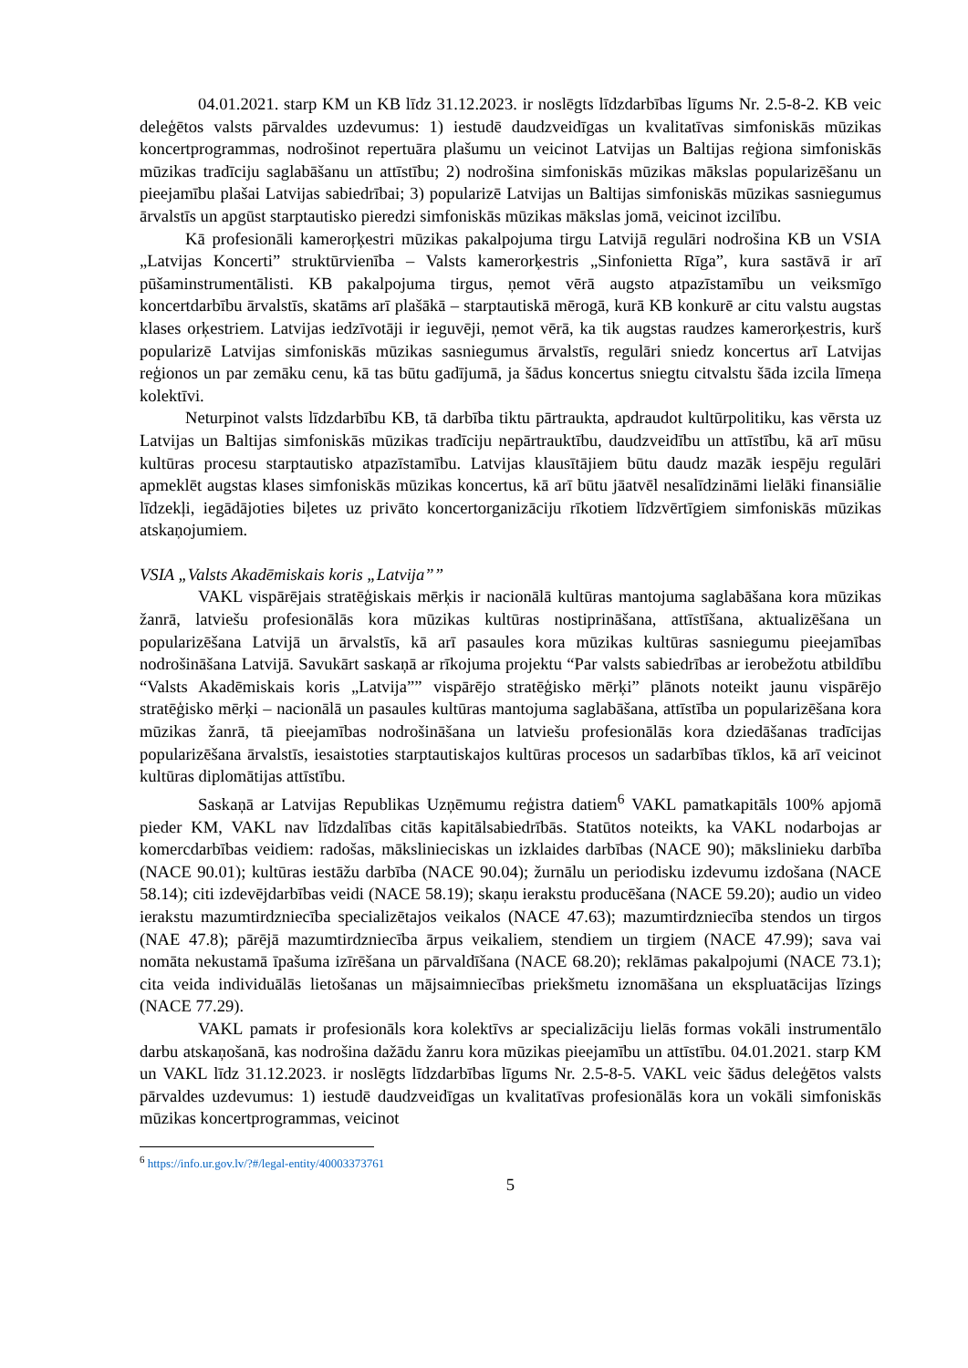04.01.2021. starp KM un KB līdz 31.12.2023. ir noslēgts līdzdarbības līgums Nr. 2.5-8-2. KB veic deleģētos valsts pārvaldes uzdevumus: 1) iestudē daudzveidīgas un kvalitatīvas simfoniskās mūzikas koncertprogrammas, nodrošinot repertuāra plašumu un veicinot Latvijas un Baltijas reģiona simfoniskās mūzikas tradīciju saglabāšanu un attīstību; 2) nodrošina simfoniskās mūzikas mākslas popularizēšanu un pieejamību plašai Latvijas sabiedrībai; 3) popularizē Latvijas un Baltijas simfoniskās mūzikas sasniegumus ārvalstīs un apgūst starptautisko pieredzi simfoniskās mūzikas mākslas jomā, veicinot izcilību.
Kā profesionāli kameroŗķestri mūzikas pakalpojuma tirgu Latvijā regulāri nodrošina KB un VSIA „Latvijas Koncerti” struktūrvienība – Valsts kamerorķestris „Sinfonietta Rīga”, kura sastāvā ir arī pūšaminstrumentālisti. KB pakalpojuma tirgus, ņemot vērā augsto atpazīstamību un veiksmīgo koncertdarbību ārvalstīs, skatāms arī plašākā – starptautiskā mērogā, kurā KB konkurē ar citu valstu augstas klases orķestriem. Latvijas iedzīvotāji ir ieguvēji, ņemot vērā, ka tik augstas raudzes kamerorķestris, kurš popularizē Latvijas simfoniskās mūzikas sasniegumus ārvalstīs, regulāri sniedz koncertus arī Latvijas reģionos un par zemāku cenu, kā tas būtu gadījumā, ja šādus koncertus sniegtu citvalstu šāda izcila līmeņa kolektīvi.
Neturpinot valsts līdzdarbību KB, tā darbība tiktu pārtraukta, apdraudot kultūrpolitiku, kas vērsta uz Latvijas un Baltijas simfoniskās mūzikas tradīciju nepārtrauktību, daudzveidību un attīstību, kā arī mūsu kultūras procesu starptautisko atpazīstamību. Latvijas klausītājiem būtu daudz mazāk iespēju regulāri apmeklēt augstas klases simfoniskās mūzikas koncertus, kā arī būtu jāatvēl nesalīdzināmi lielāki finansiālie līdzekļi, iegādājoties biļetes uz privāto koncertorganizāciju rīkotiem līdzvērtīgiem simfoniskās mūzikas atskaņojumiem.
VSIA „Valsts Akadēmiskais koris „Latvija””
VAKL vispārējais stratēģiskais mērķis ir nacionālā kultūras mantojuma saglabāšana kora mūzikas žanrā, latviešu profesionālās kora mūzikas kultūras nostiprināšana, attīstīšana, aktualizēšana un popularizēšana Latvijā un ārvalstīs, kā arī pasaules kora mūzikas kultūras sasniegumu pieejamības nodrošināšana Latvijā. Savukārt saskaņā ar rīkojuma projektu “Par valsts sabiedrības ar ierobežotu atbildību “Valsts Akadēmiskais koris „Latvija”” vispārējo stratēģisko mērķi” plānots noteikt jaunu vispārējo stratēģisko mērķi – nacionālā un pasaules kultūras mantojuma saglabāšana, attīstība un popularizēšana kora mūzikas žanrā, tā pieejamības nodrošināšana un latviešu profesionālās kora dziedāšanas tradīcijas popularizēšana ārvalstīs, iesaistoties starptautiskajos kultūras procesos un sadarbības tīklos, kā arī veicinot kultūras diplomātijas attīstību.
Saskaņā ar Latvijas Republikas Uzņēmumu reģistra datiem<sup>6</sup> VAKL pamatkapitāls 100% apjomā pieder KM, VAKL nav līdzdalības citās kapitālsabiedrībās. Statūtos noteikts, ka VAKL nodarbojas ar komercdarbības veidiem: radošas, mākslinieciskas un izklaides darbības (NACE 90); mākslinieku darbība (NACE 90.01); kultūras iestāžu darbība (NACE 90.04); žurnālu un periodisku izdevumu izdošana (NACE 58.14); citi izdevējdarbības veidi (NACE 58.19); skaņu ierakstu producēšana (NACE 59.20); audio un video ierakstu mazumtirdzniecība specializētajos veikalos (NACE 47.63); mazumtirdzniecība stendos un tirgos (NAE 47.8); pārējā mazumtirdzniecība ārpus veikaliem, stendiem un tirgiem (NACE 47.99); sava vai nomāta nekustamā īpašuma izīrēšana un pārvaldīšana (NACE 68.20); reklāmas pakalpojumi (NACE 73.1); cita veida individuālās lietošanas un mājsaimniecības priekšmetu iznomāšana un ekspluatācijas līzings (NACE 77.29).
VAKL pamats ir profesionāls kora kolektīvs ar specializāciju lielās formas vokāli instrumentālo darbu atskaņošanā, kas nodrošina dažādu žanru kora mūzikas pieejamību un attīstību. 04.01.2021. starp KM un VAKL līdz 31.12.2023. ir noslēgts līdzdarbības līgums Nr. 2.5-8-5. VAKL veic šādus deleģētos valsts pārvaldes uzdevumus: 1) iestudē daudzveidīgas un kvalitatīvas profesionālās kora un vokāli simfoniskās mūzikas koncertprogrammas, veicinot
<sup>6</sup> https://info.ur.gov.lv/?#/legal-entity/40003373761
5